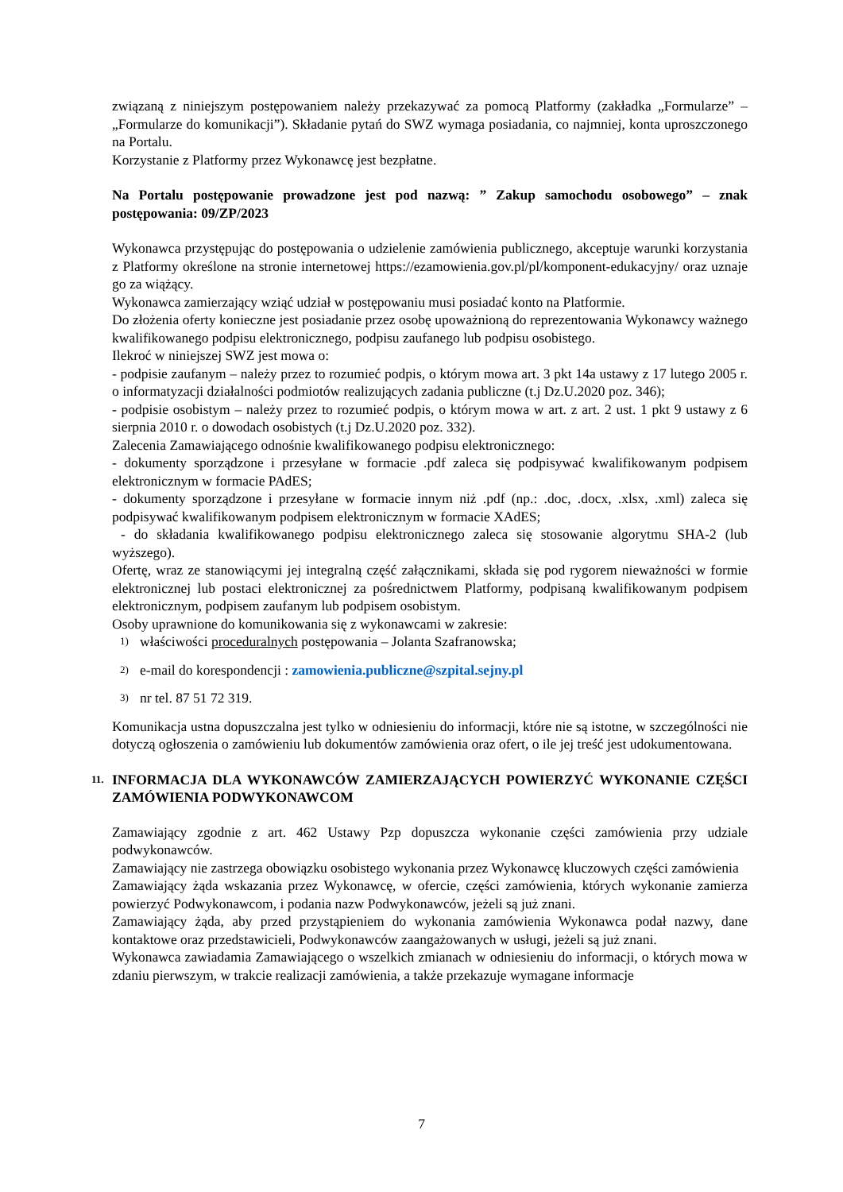związaną z niniejszym postępowaniem należy przekazywać za pomocą Platformy (zakładka „Formularze” – „Formularze do komunikacji”). Składanie pytań do SWZ wymaga posiadania, co najmniej, konta uproszczonego na Portalu.
Korzystanie z Platformy przez Wykonawcę jest bezpłatne.
Na Portalu postępowanie prowadzone jest pod nazwą: ” Zakup samochodu osobowego” – znak postępowania: 09/ZP/2023
Wykonawca przystępując do postępowania o udzielenie zamówienia publicznego, akceptuje warunki korzystania z Platformy określone na stronie internetowej https://ezamowienia.gov.pl/pl/komponent-edukacyjny/ oraz uznaje go za wiążący.
Wykonawca zamierzający wziąć udział w postępowaniu musi posiadać konto na Platformie.
Do złożenia oferty konieczne jest posiadanie przez osobę upoważnioną do reprezentowania Wykonawcy ważnego kwalifikowanego podpisu elektronicznego, podpisu zaufanego lub podpisu osobistego.
Ilekroć w niniejszej SWZ jest mowa o:
- podpisie zaufanym – należy przez to rozumieć podpis, o którym mowa art. 3 pkt 14a ustawy z 17 lutego 2005 r. o informatyzacji działalności podmiotów realizujących zadania publiczne (t.j Dz.U.2020 poz. 346);
- podpisie osobistym – należy przez to rozumieć podpis, o którym mowa w art. z art. 2 ust. 1 pkt 9 ustawy z 6 sierpnia 2010 r. o dowodach osobistych (t.j Dz.U.2020 poz. 332).
Zalecenia Zamawiającego odnośnie kwalifikowanego podpisu elektronicznego:
- dokumenty sporządzone i przesyłane w formacie .pdf zaleca się podpisywać kwalifikowanym podpisem elektronicznym w formacie PAdES;
- dokumenty sporządzone i przesyłane w formacie innym niż .pdf (np.: .doc, .docx, .xlsx, .xml) zaleca się podpisywać kwalifikowanym podpisem elektronicznym w formacie XAdES;
- do składania kwalifikowanego podpisu elektronicznego zaleca się stosowanie algorytmu SHA-2 (lub wyższego).
Ofertę, wraz ze stanowiącymi jej integralną część załącznikami, składa się pod rygorem nieważności w formie elektronicznej lub postaci elektronicznej za pośrednictwem Platformy, podpisaną kwalifikowanym podpisem elektronicznym, podpisem zaufanym lub podpisem osobistym.
Osoby uprawnione do komunikowania się z wykonawcami w zakresie:
1) właściwości proceduralnych postępowania – Jolanta Szafranowska;
2) e-mail do korespondencji : zamowienia.publiczne@szpital.sejny.pl
3) nr tel. 87 51 72 319.
Komunikacja ustna dopuszczalna jest tylko w odniesieniu do informacji, które nie są istotne, w szczególności nie dotyczą ogłoszenia o zamówieniu lub dokumentów zamówienia oraz ofert, o ile jej treść jest udokumentowana.
11. INFORMACJA DLA WYKONAWCÓW ZAMIERZAJĄCYCH POWIERZYĆ WYKONANIE CZĘŚCI ZAMÓWIENIA PODWYKONAWCOM
Zamawiający zgodnie z art. 462 Ustawy Pzp dopuszcza wykonanie części zamówienia przy udziale podwykonawców.
Zamawiający nie zastrzega obowiązku osobistego wykonania przez Wykonawcę kluczowych części zamówienia
Zamawiający żąda wskazania przez Wykonawcę, w ofercie, części zamówienia, których wykonanie zamierza powierzyć Podwykonawcom, i podania nazw Podwykonawców, jeżeli są już znani.
Zamawiający żąda, aby przed przystąpieniem do wykonania zamówienia Wykonawca podał nazwy, dane kontaktowe oraz przedstawicieli, Podwykonawców zaangażowanych w usługi, jeżeli są już znani.
Wykonawca zawiadamia Zamawiającego o wszelkich zmianach w odniesieniu do informacji, o których mowa w zdaniu pierwszym, w trakcie realizacji zamówienia, a także przekazuje wymagane informacje
7